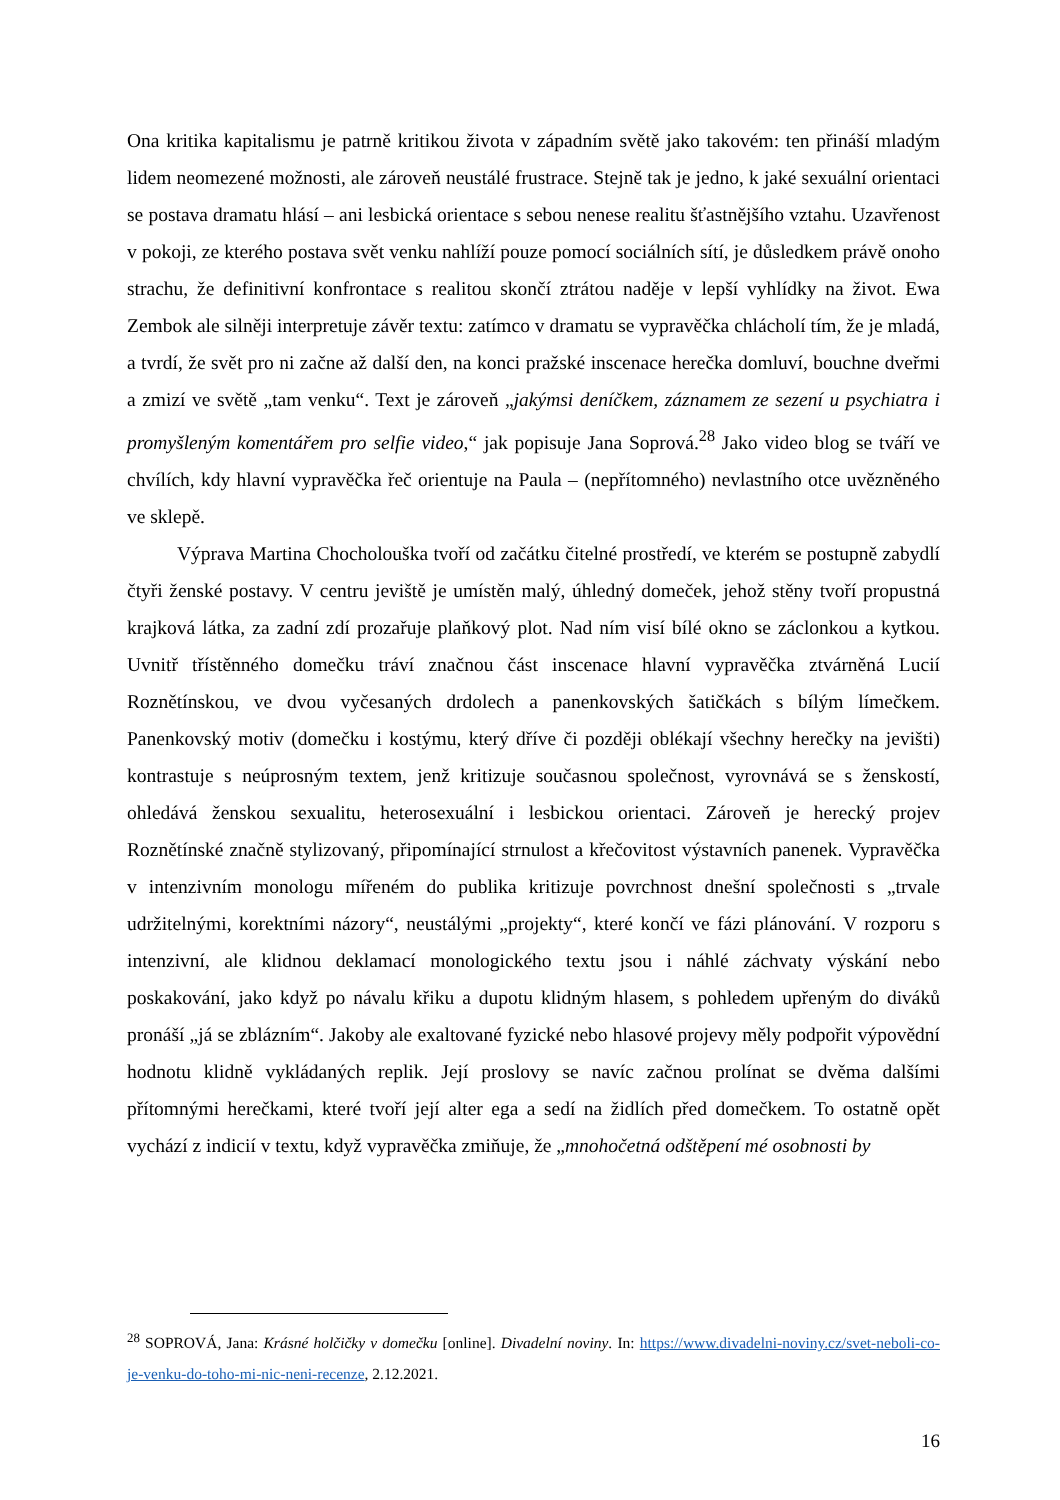Ona kritika kapitalismu je patrně kritikou života v západním světě jako takovém: ten přináší mladým lidem neomezené možnosti, ale zároveň neustálé frustrace. Stejně tak je jedno, k jaké sexuální orientaci se postava dramatu hlásí – ani lesbická orientace s sebou nenese realitu šťastnějšího vztahu. Uzavřenost v pokoji, ze kterého postava svět venku nahlíží pouze pomocí sociálních sítí, je důsledkem právě onoho strachu, že definitivní konfrontace s realitou skončí ztrátou naděje v lepší vyhlídky na život. Ewa Zembok ale silněji interpretuje závěr textu: zatímco v dramatu se vypravěčka chlácholí tím, že je mladá, a tvrdí, že svět pro ni začne až další den, na konci pražské inscenace herečka domluví, bouchne dveřmi a zmizí ve světě „tam venku“. Text je zároveň „jakýmsi deníčkem, záznamem ze sezení u psychiatra i promyšleným komentářem pro selfie video,“ jak popisuje Jana Soprová.<sup>28</sup> Jako video blog se tváří ve chvílích, kdy hlavní vypravěčka řeč orientuje na Paula – (nepřítomného) nevlastního otce uvězněného ve sklepě.
Výprava Martina Chocholouška tvoří od začátku čitelné prostředí, ve kterém se postupně zabydlí čtyři ženské postavy. V centru jeviště je umístěn malý, úhledný domeček, jehož stěny tvoří propustná krajková látka, za zadní zdí prozařuje plaňkový plot. Nad ním visí bílé okno se záclonkou a kytkou. Uvnitř třístěnného domečku tráví značnou část inscenace hlavní vypravěčka ztvárněná Lucií Roznětínskou, ve dvou vyčesaných drdolech a panenkovských šatičkách s bílým límečkem. Panenkovský motiv (domečku i kostýmu, který dříve či později oblékají všechny herečky na jevišti) kontrastuje s neúprosným textem, jenž kritizuje současnou společnost, vyrovnává se s ženskostí, ohledává ženskou sexualitu, heterosexuální i lesbickou orientaci. Zároveň je herecký projev Roznětínské značně stylizovaný, připomínající strnulost a křečovitost výstavních panenek. Vypravěčka v intenzivním monologu mířeném do publika kritizuje povrchnost dnešní společnosti s „trvale udržitelnými, korektními názory“, neustálými „projekty“, které končí ve fázi plánování. V rozporu s intenzivní, ale klidnou deklamací monologického textu jsou i náhlé záchvaty výskání nebo poskakování, jako když po návalu křiku a dupotu klidným hlasem, s pohledem upřeným do diváků pronáší „já se zblázním“. Jakoby ale exaltované fyzické nebo hlasové projevy měly podpořit výpovědní hodnotu klidně vykládaných replik. Její proslovy se navíc začnou prolínat se dvěma dalšími přítomnými herečkami, které tvoří její alter ega a sedí na židlích před domečkem. To ostatně opět vychází z indicií v textu, když vypravěčka zmiňuje, že „mnohočetná odštěpení mé osobnosti by
<sup>28</sup> SOPROVÁ, Jana: Krásné holčičky v domečku [online]. Divadelní noviny. In: https://www.divadelni-noviny.cz/svet-neboli-co-je-venku-do-toho-mi-nic-neni-recenze, 2.12.2021.
16